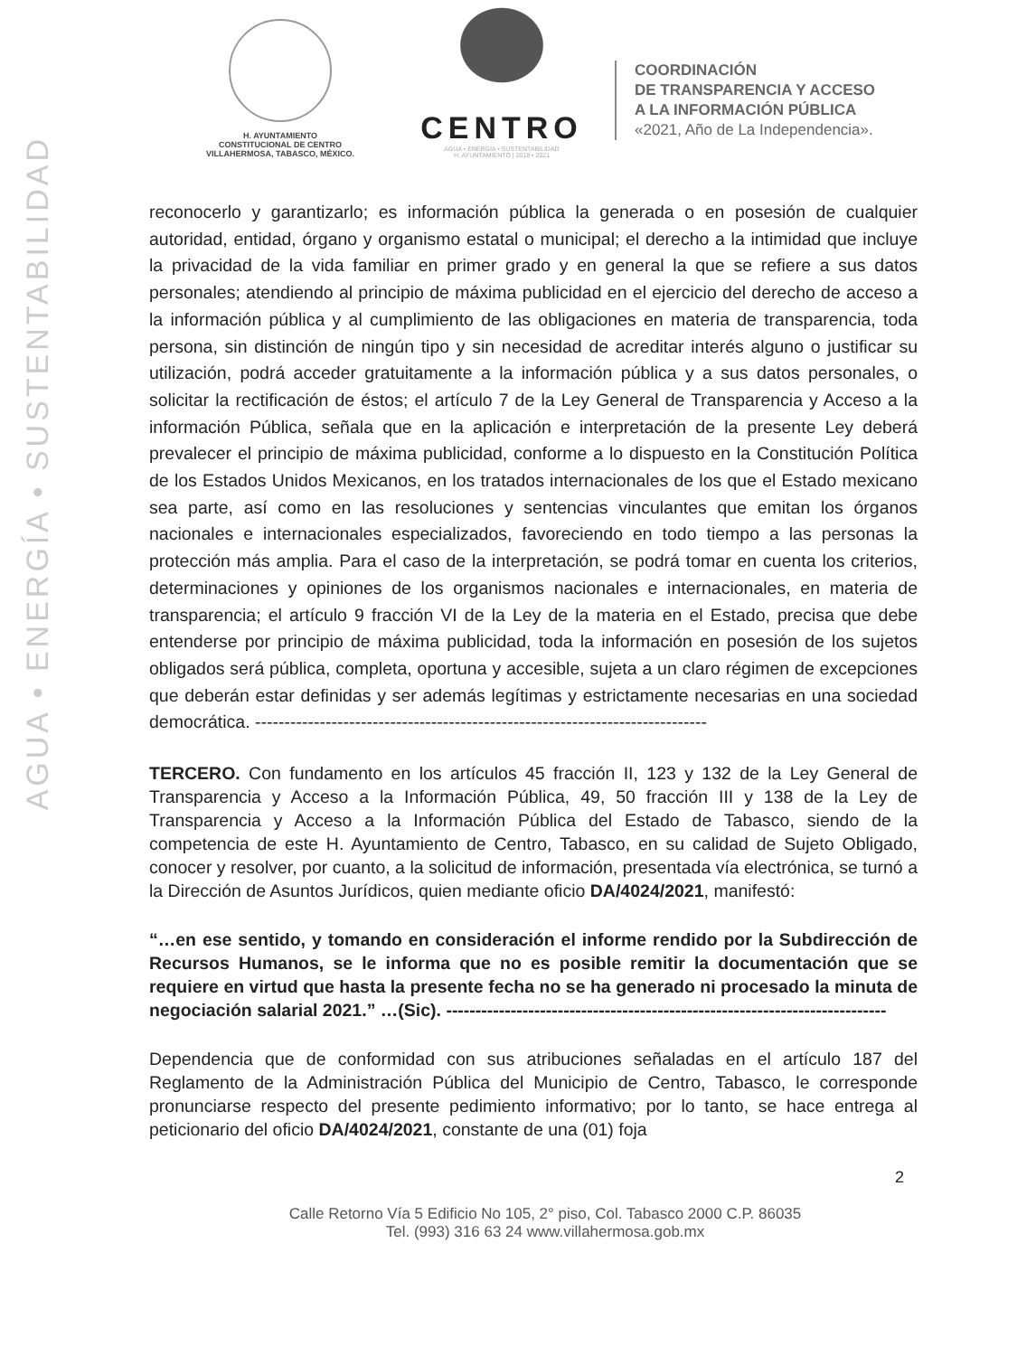AGUA • ENERGÍA • SUSTENTABILIDAD
H. AYUNTAMIENTO
CONSTITUCIONAL DE CENTRO
VILLAHERMOSA, TABASCO, MÉXICO.
CENTRO
AGUA • ENERGÍA • SUSTENTABILIDAD
H. AYUNTAMIENTO | 2018 • 2021
COORDINACIÓN
DE TRANSPARENCIA Y ACCESO
A LA INFORMACIÓN PÚBLICA
«2021, Año de La Independencia».
reconocerlo y garantizarlo; es información pública la generada o en posesión de cualquier autoridad, entidad, órgano y organismo estatal o municipal; el derecho a la intimidad que incluye la privacidad de la vida familiar en primer grado y en general la que se refiere a sus datos personales; atendiendo al principio de máxima publicidad en el ejercicio del derecho de acceso a la información pública y al cumplimiento de las obligaciones en materia de transparencia, toda persona, sin distinción de ningún tipo y sin necesidad de acreditar interés alguno o justificar su utilización, podrá acceder gratuitamente a la información pública y a sus datos personales, o solicitar la rectificación de éstos; el artículo 7 de la Ley General de Transparencia y Acceso a la información Pública, señala que en la aplicación e interpretación de la presente Ley deberá prevalecer el principio de máxima publicidad, conforme a lo dispuesto en la Constitución Política de los Estados Unidos Mexicanos, en los tratados internacionales de los que el Estado mexicano sea parte, así como en las resoluciones y sentencias vinculantes que emitan los órganos nacionales e internacionales especializados, favoreciendo en todo tiempo a las personas la protección más amplia. Para el caso de la interpretación, se podrá tomar en cuenta los criterios, determinaciones y opiniones de los organismos nacionales e internacionales, en materia de transparencia; el artículo 9 fracción VI de la Ley de la materia en el Estado, precisa que debe entenderse por principio de máxima publicidad, toda la información en posesión de los sujetos obligados será pública, completa, oportuna y accesible, sujeta a un claro régimen de excepciones que deberán estar definidas y ser además legítimas y estrictamente necesarias en una sociedad democrática. -----------------------------------------------------------------------------
TERCERO. Con fundamento en los artículos 45 fracción II, 123 y 132 de la Ley General de Transparencia y Acceso a la Información Pública, 49, 50 fracción III y 138 de la Ley de Transparencia y Acceso a la Información Pública del Estado de Tabasco, siendo de la competencia de este H. Ayuntamiento de Centro, Tabasco, en su calidad de Sujeto Obligado, conocer y resolver, por cuanto, a la solicitud de información, presentada vía electrónica, se turnó a la Dirección de Asuntos Jurídicos, quien mediante oficio DA/4024/2021, manifestó:
“…en ese sentido, y tomando en consideración el informe rendido por la Subdirección de Recursos Humanos, se le informa que no es posible remitir la documentación que se requiere en virtud que hasta la presente fecha no se ha generado ni procesado la minuta de negociación salarial 2021.” …(Sic). ---------------------------------------------------------------------------
Dependencia que de conformidad con sus atribuciones señaladas en el artículo 187 del Reglamento de la Administración Pública del Municipio de Centro, Tabasco, le corresponde pronunciarse respecto del presente pedimiento informativo; por lo tanto, se hace entrega al peticionario del oficio DA/4024/2021, constante de una (01) foja
2
Calle Retorno Vía 5 Edificio No 105, 2° piso, Col. Tabasco 2000 C.P. 86035
Tel. (993) 316 63 24 www.villahermosa.gob.mx